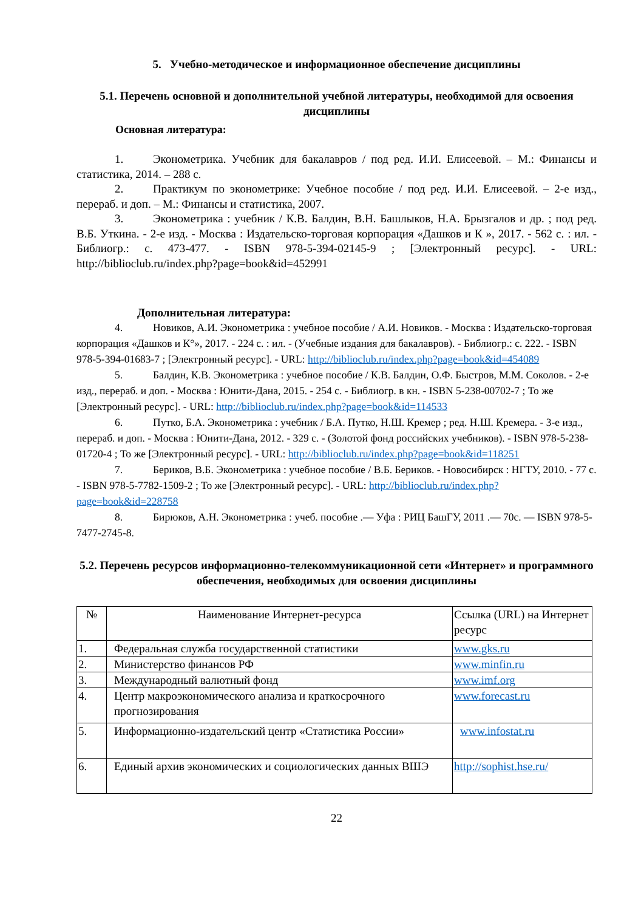5. Учебно-методическое и информационное обеспечение дисциплины
5.1. Перечень основной и дополнительной учебной литературы, необходимой для освоения дисциплины
Основная литература:
1. Эконометрика. Учебник для бакалавров / под ред. И.И. Елисеевой. – М.: Финансы и статистика, 2014. – 288 с.
2. Практикум по эконометрике: Учебное пособие / под ред. И.И. Елисеевой. – 2-е изд., перераб. и доп. – М.: Финансы и статистика, 2007.
3. Эконометрика : учебник / К.В. Балдин, В.Н. Башлыков, Н.А. Брызгалов и др. ; под ред. В.Б. Уткина. - 2-е изд. - Москва : Издательско-торговая корпорация «Дашков и К », 2017. - 562 с. : ил. - Библиогр.: с. 473-477. - ISBN 978-5-394-02145-9 ; [Электронный ресурс]. - URL: http://biblioclub.ru/index.php?page=book&id=452991
Дополнительная литература:
4. Новиков, А.И. Эконометрика : учебное пособие / А.И. Новиков. - Москва : Издательско-торговая корпорация «Дашков и К°», 2017. - 224 с. : ил. - (Учебные издания для бакалавров). - Библиогр.: с. 222. - ISBN 978-5-394-01683-7 ; [Электронный ресурс]. - URL: http://biblioclub.ru/index.php?page=book&id=454089
5. Балдин, К.В. Эконометрика : учебное пособие / К.В. Балдин, О.Ф. Быстров, М.М. Соколов. - 2-е изд., перераб. и доп. - Москва : Юнити-Дана, 2015. - 254 с. - Библиогр. в кн. - ISBN 5-238-00702-7 ; То же [Электронный ресурс]. - URL: http://biblioclub.ru/index.php?page=book&id=114533
6. Путко, Б.А. Эконометрика : учебник / Б.А. Путко, Н.Ш. Кремер ; ред. Н.Ш. Кремера. - 3-е изд., перераб. и доп. - Москва : Юнити-Дана, 2012. - 329 с. - (Золотой фонд российских учебников). - ISBN 978-5-238-01720-4 ; То же [Электронный ресурс]. - URL: http://biblioclub.ru/index.php?page=book&id=118251
7. Бериков, В.Б. Эконометрика : учебное пособие / В.Б. Бериков. - Новосибирск : НГТУ, 2010. - 77 с. - ISBN 978-5-7782-1509-2 ; То же [Электронный ресурс]. - URL: http://biblioclub.ru/index.php?page=book&id=228758
8. Бирюков, А.Н. Эконометрика : учеб. пособие .— Уфа : РИЦ БашГУ, 2011 .— 70с. — ISBN 978-5-7477-2745-8.
5.2. Перечень ресурсов информационно-телекоммуникационной сети «Интернет» и программного обеспечения, необходимых для освоения дисциплины
| № | Наименование Интернет-ресурса | Ссылка (URL) на Интернет ресурс |
| --- | --- | --- |
| 1. | Федеральная служба государственной статистики | www.gks.ru |
| 2. | Министерство финансов РФ | www.minfin.ru |
| 3. | Международный валютный фонд | www.imf.org |
| 4. | Центр макроэкономического анализа и краткосрочного прогнозирования | www.forecast.ru |
| 5. | Информационно-издательский центр «Статистика России» | www.infostat.ru |
| 6. | Единый архив экономических и социологических данных ВШЭ | http://sophist.hse.ru/ |
22